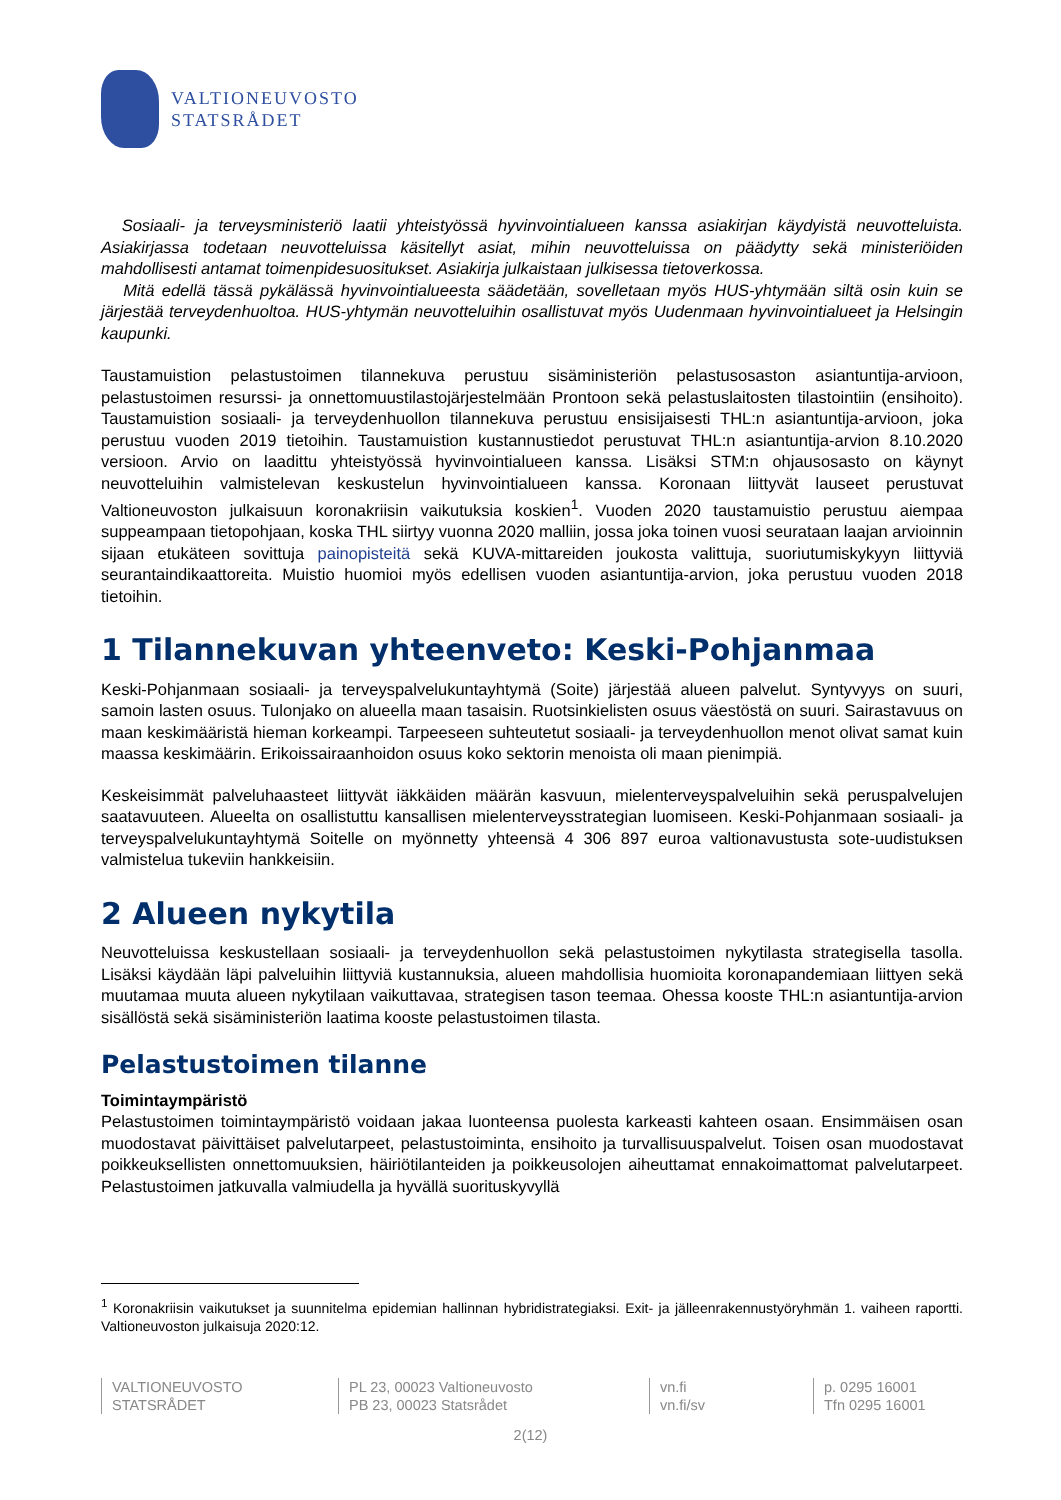VALTIONEUVOSTO
STATSRÅDET
Sosiaali- ja terveysministeriö laatii yhteistyössä hyvinvointialueen kanssa asiakirjan käydyistä neuvotteluista. Asiakirjassa todetaan neuvotteluissa käsitellyt asiat, mihin neuvotteluissa on päädytty sekä ministeriöiden mahdollisesti antamat toimenpidesuositukset. Asiakirja julkaistaan julkisessa tietoverkossa.
Mitä edellä tässä pykälässä hyvinvointialueesta säädetään, sovelletaan myös HUS-yhtymään siltä osin kuin se järjestää terveydenhuoltoa. HUS-yhtymän neuvotteluihin osallistuvat myös Uudenmaan hyvinvointialueet ja Helsingin kaupunki.
Taustamuistion pelastustoimen tilannekuva perustuu sisäministeriön pelastusosaston asiantuntija-arvioon, pelastustoimen resurssi- ja onnettomuustilastojärjestelmään Prontoon sekä pelastuslaitosten tilastointiin (ensihoito). Taustamuistion sosiaali- ja terveydenhuollon tilannekuva perustuu ensisijaisesti THL:n asiantuntija-arvioon, joka perustuu vuoden 2019 tietoihin. Taustamuistion kustannustiedot perustuvat THL:n asiantuntija-arvion 8.10.2020 versioon. Arvio on laadittu yhteistyössä hyvinvointialueen kanssa. Lisäksi STM:n ohjausosasto on käynyt neuvotteluihin valmistelevan keskustelun hyvinvointialueen kanssa. Koronaan liittyvät lauseet perustuvat Valtioneuvoston julkaisuun koronakriisin vaikutuksia koskien<sup>1</sup>. Vuoden 2020 taustamuistio perustuu aiempaa suppeampaan tietopohjaan, koska THL siirtyy vuonna 2020 malliin, jossa joka toinen vuosi seurataan laajan arvioinnin sijaan etukäteen sovittuja painopisteitä sekä KUVA-mittareiden joukosta valittuja, suoriutumiskykyyn liittyviä seurantaindikaattoreita. Muistio huomioi myös edellisen vuoden asiantuntija-arvion, joka perustuu vuoden 2018 tietoihin.
1 Tilannekuvan yhteenveto: Keski-Pohjanmaa
Keski-Pohjanmaan sosiaali- ja terveyspalvelukuntayhtymä (Soite) järjestää alueen palvelut. Syntyvyys on suuri, samoin lasten osuus. Tulonjako on alueella maan tasaisin. Ruotsinkielisten osuus väestöstä on suuri. Sairastavuus on maan keskimääristä hieman korkeampi. Tarpeeseen suhteutetut sosiaali- ja terveydenhuollon menot olivat samat kuin maassa keskimäärin. Erikoissairaanhoidon osuus koko sektorin menoista oli maan pienimpiä.
Keskeisimmät palveluhaasteet liittyvät iäkkäiden määrän kasvuun, mielenterveyspalveluihin sekä peruspalvelujen saatavuuteen. Alueelta on osallistuttu kansallisen mielenterveysstrategian luomiseen. Keski-Pohjanmaan sosiaali- ja terveyspalvelukuntayhtymä Soitelle on myönnetty yhteensä 4 306 897 euroa valtionavustusta sote-uudistuksen valmistelua tukeviin hankkeisiin.
2 Alueen nykytila
Neuvotteluissa keskustellaan sosiaali- ja terveydenhuollon sekä pelastustoimen nykytilasta strategisella tasolla. Lisäksi käydään läpi palveluihin liittyviä kustannuksia, alueen mahdollisia huomioita koronapandemiaan liittyen sekä muutamaa muuta alueen nykytilaan vaikuttavaa, strategisen tason teemaa. Ohessa kooste THL:n asiantuntija-arvion sisällöstä sekä sisäministeriön laatima kooste pelastustoimen tilasta.
Pelastustoimen tilanne
Toimintaympäristö
Pelastustoimen toimintaympäristö voidaan jakaa luonteensa puolesta karkeasti kahteen osaan. Ensimmäisen osan muodostavat päivittäiset palvelutarpeet, pelastustoiminta, ensihoito ja turvallisuuspalvelut. Toisen osan muodostavat poikkeuksellisten onnettomuuksien, häiriötilanteiden ja poikkeusolojen aiheuttamat ennakoimattomat palvelutarpeet. Pelastustoimen jatkuvalla valmiudella ja hyvällä suorituskyvyllä
<sup>1</sup> Koronakriisin vaikutukset ja suunnitelma epidemian hallinnan hybridistrategiaksi. Exit- ja jälleenrakennustyöryhmän 1. vaiheen raportti. Valtioneuvoston julkaisuja 2020:12.
VALTIONEUVOSTO
STATSRÅDET
PL 23, 00023 Valtioneuvosto
PB 23, 00023 Statsrådet
vn.fi
vn.fi/sv
p. 0295 16001
Tfn 0295 16001
2(12)